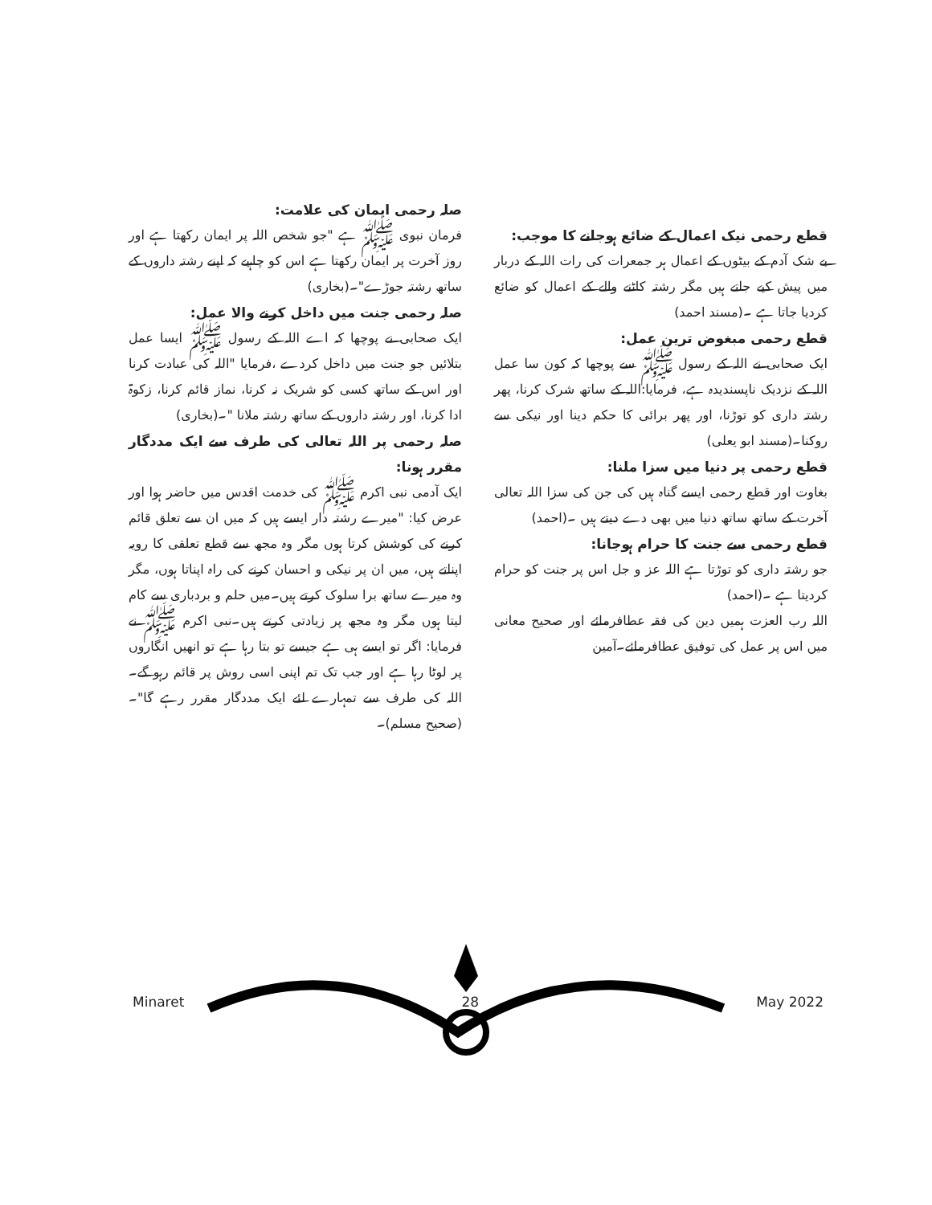صلہ رحمی ایمان کی علامت:
فرمان نبوی ﷺ ہے "جو شخص اللہ پر ایمان رکھتا ہے اور روز آخرت پر ایمان رکھتا ہے اس کو چاہیے کہ اپنے رشتہ داروں کے ساتھ رشتہ جوڑے"۔(بخاری)
صلہ رحمی جنت میں داخل کرنے والا عمل:
ایک صحابی نے پوچھا کہ اے اللہ کے رسول ﷺ ایسا عمل بتلائیں جو جنت میں داخل کردے ،فرمایا "اللہ کی عبادت کرنا اور اس کے ساتھ کسی کو شریک نہ کرنا، نماز قائم کرنا، زکوۃ ادا کرنا، اور رشتہ داروں کے ساتھ رشتہ ملانا "۔(بخاری)
صلہ رحمی پر اللہ تعالی کی طرف سے ایک مددگار مقرر ہونا:
ایک آدمی نبی اکرم ﷺ کی خدمت اقدس میں حاضر ہوا اور عرض کیا: "میرے رشتہ دار ایسے ہیں کہ میں ان سے تعلق قائم کرنے کی کوشش کرتا ہوں مگر وہ مجھ سے قطع تعلقی کا رویہ اپناتے ہیں، میں ان پر نیکی و احسان کرنے کی راہ اپناتا ہوں، مگر وہ میرے ساتھ برا سلوک کرتے ہیں۔میں حلم و بردباری سے کام لیتا ہوں مگر وہ مجھ پر زیادتی کرتے ہیں۔نبی اکرم ﷺ نے فرمایا: اگر تو ایسے ہی ہے جیسے تو بتا رہا ہے تو انھیں انگاروں پر لوٹا رہا ہے اور جب تک تم اپنی اسی روش پر قائم رہو گے۔اللہ کی طرف سے تمہارے لئے ایک مددگار مقرر رہے گا"۔(صحیح مسلم)۔
قطع رحمی نیک اعمال کے ضائع ہوجانے کا موجب:
بے شک آدم کے بیٹوں کے اعمال ہر جمعرات کی رات اللہ کے دربار میں پیش کیے جاتے ہیں مگر رشتہ کاٹنے والے کے اعمال کو ضائع کردیا جاتا ہے ۔(مسند احمد)
قطع رحمی مبغوض ترین عمل:
ایک صحابی نے اللہ کے رسول ﷺ سے پوچھا کہ کون سا عمل اللہ کے نزدیک ناپسندیدہ ہے، فرمایا:اللہ کے ساتھ شرک کرنا، پھر رشتہ داری کو توڑنا، اور پھر برائی کا حکم دینا اور نیکی سے روکنا۔(مسند ابو یعلی)
قطع رحمی پر دنیا میں سزا ملنا:
بغاوت اور قطع رحمی ایسے گناہ ہیں کی جن کی سزا اللہ تعالی آخرت کے ساتھ ساتھ دنیا میں بھی دے دیتے ہیں ۔(احمد)
قطع رحمی سے جنت کا حرام ہوجانا:
جو رشتہ داری کو توڑتا ہے اللہ عز و جل اس پر جنت کو حرام کردیتا ہے ۔(احمد)
اللہ رب العزت ہمیں دین کی فقہ عطافرمائے اور صحیح معانی میں اس پر عمل کی توفیق عطافرمائے۔آمین
Minaret 28 May 2022